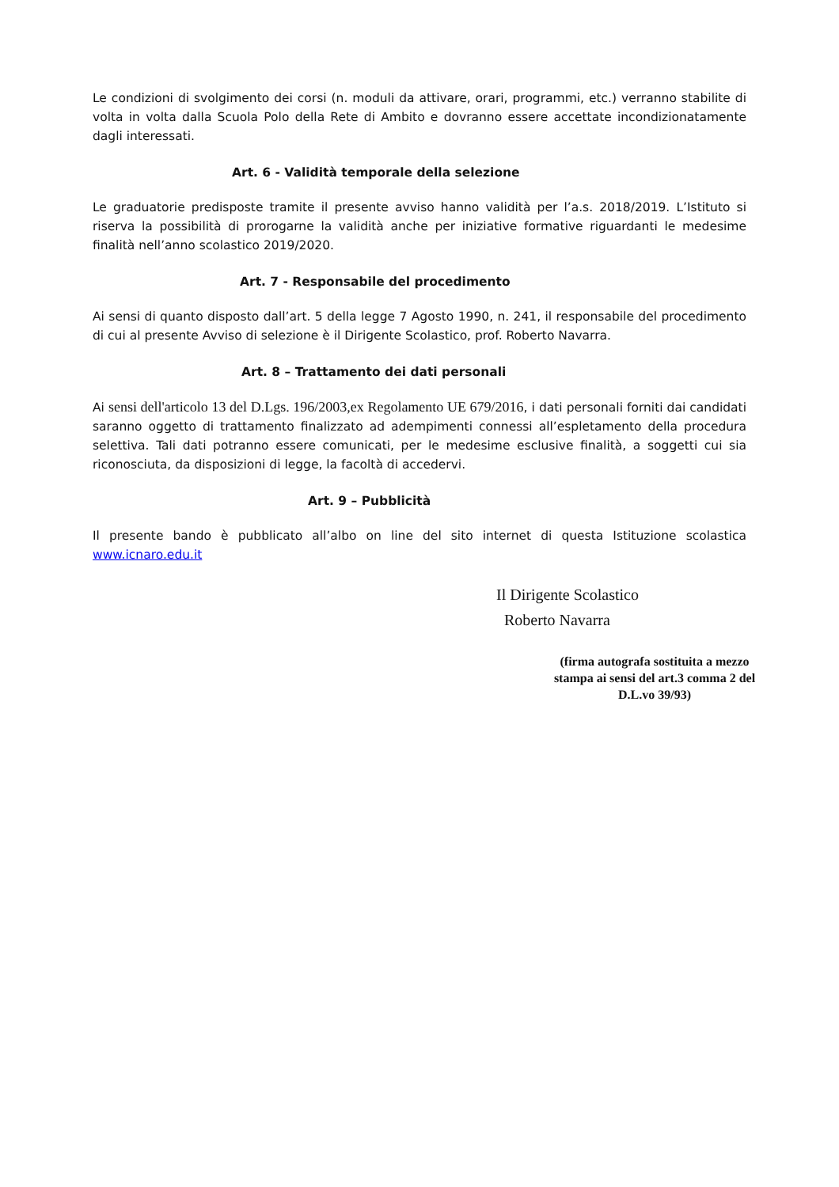Le condizioni di svolgimento dei corsi (n. moduli da attivare, orari, programmi, etc.) verranno stabilite di volta in volta dalla Scuola Polo della Rete di Ambito e dovranno essere accettate incondizionatamente dagli interessati.
Art. 6 - Validità temporale della selezione
Le graduatorie predisposte tramite il presente avviso hanno validità per l’a.s. 2018/2019. L’Istituto si riserva la possibilità di prorogarne la validità anche per iniziative formative riguardanti le medesime finalità nell’anno scolastico 2019/2020.
Art. 7 - Responsabile del procedimento
Ai sensi di quanto disposto dall’art. 5 della legge 7 Agosto 1990, n. 241, il responsabile del procedimento di cui al presente Avviso di selezione è il Dirigente Scolastico, prof. Roberto Navarra.
Art. 8 – Trattamento dei dati personali
Ai sensi dell'articolo 13 del D.Lgs. 196/2003,ex Regolamento UE 679/2016, i dati personali forniti dai candidati saranno oggetto di trattamento finalizzato ad adempimenti connessi all’espletamento della procedura selettiva. Tali dati potranno essere comunicati, per le medesime esclusive finalità, a soggetti cui sia riconosciuta, da disposizioni di legge, la facoltà di accedervi.
Art. 9 – Pubblicità
Il presente bando è pubblicato all’albo on line del sito internet di questa Istituzione scolastica www.icnaro.edu.it
Il Dirigente Scolastico
Roberto Navarra
(firma autografa sostituita a mezzo stampa ai sensi del art.3 comma 2 del D.L.vo 39/93)